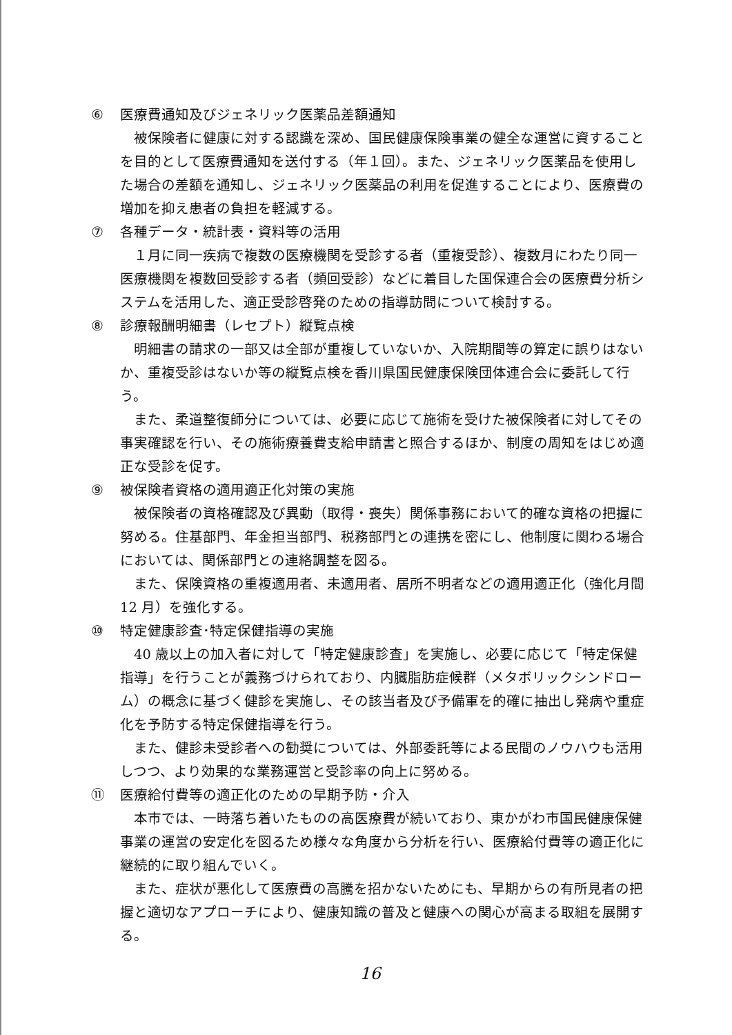⑥ 医療費通知及びジェネリック医薬品差額通知
被保険者に健康に対する認識を深め、国民健康保険事業の健全な運営に資することを目的として医療費通知を送付する（年１回）。また、ジェネリック医薬品を使用した場合の差額を通知し、ジェネリック医薬品の利用を促進することにより、医療費の増加を抑え患者の負担を軽減する。
⑦ 各種データ・統計表・資料等の活用
１月に同一疾病で複数の医療機関を受診する者（重複受診）、複数月にわたり同一医療機関を複数回受診する者（頻回受診）などに着目した国保連合会の医療費分析システムを活用した、適正受診啓発のための指導訪問について検討する。
⑧ 診療報酬明細書（レセプト）縦覧点検
明細書の請求の一部又は全部が重複していないか、入院期間等の算定に誤りはないか、重複受診はないか等の縦覧点検を香川県国民健康保険団体連合会に委託して行う。
また、柔道整復師分については、必要に応じて施術を受けた被保険者に対してその事実確認を行い、その施術療養費支給申請書と照合するほか、制度の周知をはじめ適正な受診を促す。
⑨ 被保険者資格の適用適正化対策の実施
被保険者の資格確認及び異動（取得・喪失）関係事務において的確な資格の把握に努める。住基部門、年金担当部門、税務部門との連携を密にし、他制度に関わる場合においては、関係部門との連絡調整を図る。
また、保険資格の重複適用者、未適用者、居所不明者などの適用適正化（強化月間 12 月）を強化する。
⑩ 特定健康診査･特定保健指導の実施
40 歳以上の加入者に対して「特定健康診査」を実施し、必要に応じて「特定保健指導」を行うことが義務づけられており、内臓脂肪症候群（メタボリックシンドローム）の概念に基づく健診を実施し、その該当者及び予備軍を的確に抽出し発病や重症化を予防する特定保健指導を行う。
また、健診未受診者への勧奨については、外部委託等による民間のノウハウも活用しつつ、より効果的な業務運営と受診率の向上に努める。
⑪ 医療給付費等の適正化のための早期予防・介入
本市では、一時落ち着いたものの高医療費が続いており、東かがわ市国民健康保健事業の運営の安定化を図るため様々な角度から分析を行い、医療給付費等の適正化に継続的に取り組んでいく。
また、症状が悪化して医療費の高騰を招かないためにも、早期からの有所見者の把握と適切なアプローチにより、健康知識の普及と健康への関心が高まる取組を展開する。
16